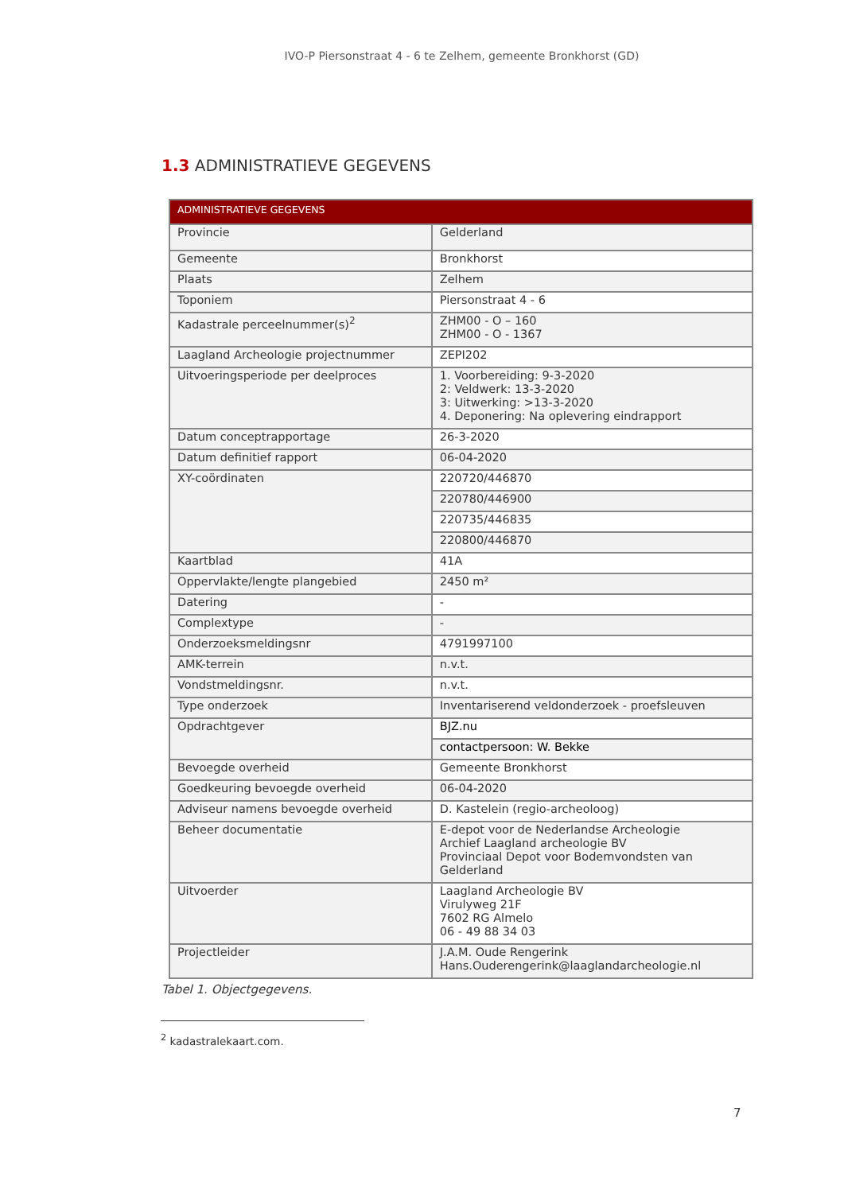IVO-P Piersonstraat 4 - 6 te Zelhem, gemeente Bronkhorst (GD)
1.3 ADMINISTRATIEVE GEGEVENS
| ADMINISTRATIEVE GEGEVENS | |
| --- | --- |
| Provincie | Gelderland |
| Gemeente | Bronkhorst |
| Plaats | Zelhem |
| Toponiem | Piersonstraat 4 - 6 |
| Kadastrale perceelnummer(s)<sup>2</sup> | ZHM00 - O – 160 ZHM00 - O - 1367 |
| Laagland Archeologie projectnummer | ZEPI202 |
| Uitvoeringsperiode per deelproces | 1. Voorbereiding: 9-3-2020 2: Veldwerk: 13-3-2020 3: Uitwerking: >13-3-2020 4. Deponering: Na oplevering eindrapport |
| Datum conceptrapportage | 26-3-2020 |
| Datum definitief rapport | 06-04-2020 |
| XY-coördinaten | 220720/446870 |
| | 220780/446900 |
| | 220735/446835 |
| | 220800/446870 |
| Kaartblad | 41A |
| Oppervlakte/lengte plangebied | 2450 m² |
| Datering | - |
| Complextype | - |
| Onderzoeksmeldingsnr | 4791997100 |
| AMK-terrein | n.v.t. |
| Vondstmeldingsnr. | n.v.t. |
| Type onderzoek | Inventariserend veldonderzoek - proefsleuven |
| Opdrachtgever | BJZ.nu |
| | contactpersoon: W. Bekke |
| Bevoegde overheid | Gemeente Bronkhorst |
| Goedkeuring bevoegde overheid | 06-04-2020 |
| Adviseur namens bevoegde overheid | D. Kastelein (regio-archeoloog) |
| Beheer documentatie | E-depot voor de Nederlandse Archeologie Archief Laagland archeologie BV Provinciaal Depot voor Bodemvondsten van Gelderland |
| Uitvoerder | Laagland Archeologie BV Virulyweg 21F 7602 RG Almelo 06 - 49 88 34 03 |
| Projectleider | J.A.M. Oude Rengerink Hans.Ouderengerink@laaglandarcheologie.nl |
Tabel 1. Objectgegevens.
<sup>2</sup> kadastralekaart.com.
7